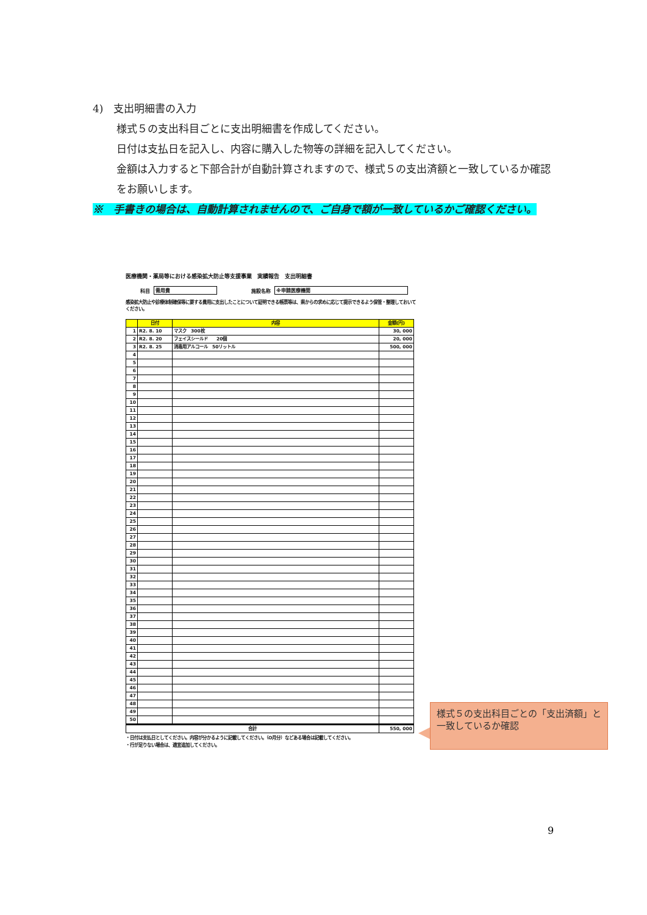4)　支出明細書の入力
様式５の支出科目ごとに支出明細書を作成してください。
日付は支払日を記入し、内容に購入した物等の詳細を記入してください。
金額は入力すると下部合計が自動計算されますので、様式５の支出済額と一致しているか確認をお願いします。
※　手書きの場合は、自動計算されませんので、ご自身で額が一致しているかご確認ください。
医療機関・薬局等における感染拡大防止等支援事業　実績報告　支出明細書
科目 需用費 施設名称 ※申請医療機関
感染拡大防止や診療体制確保等に要する費用に支出したことについて証明できる帳票等は、県からの求めに応じて提示できるよう保管・整理しておいてください。
| | 日付 | 内容 | 金額(円) |
| --- | --- | --- | --- |
| 1 | R2. 8. 10 | マスク 300枚 | 30, 000 |
| 2 | R2. 8. 20 | フェイスシールド 20個 | 20, 000 |
| 3 | R2. 8. 25 | 消毒用アルコール 50リットル | 500, 000 |
| 4 | | | |
| 5 | | | |
| 6 | | | |
| 7 | | | |
| 8 | | | |
| 9 | | | |
| 10 | | | |
| 11 | | | |
| 12 | | | |
| 13 | | | |
| 14 | | | |
| 15 | | | |
| 16 | | | |
| 17 | | | |
| 18 | | | |
| 19 | | | |
| 20 | | | |
| 21 | | | |
| 22 | | | |
| 23 | | | |
| 24 | | | |
| 25 | | | |
| 26 | | | |
| 27 | | | |
| 28 | | | |
| 29 | | | |
| 30 | | | |
| 31 | | | |
| 32 | | | |
| 33 | | | |
| 34 | | | |
| 35 | | | |
| 36 | | | |
| 37 | | | |
| 38 | | | |
| 39 | | | |
| 40 | | | |
| 41 | | | |
| 42 | | | |
| 43 | | | |
| 44 | | | |
| 45 | | | |
| 46 | | | |
| 47 | | | |
| 48 | | | |
| 49 | | | |
| 50 | | | |
| 合計 | | | 550, 000 |
・日付は支払日としてください。内容が分かるように記載してください。（O月分）などある場合は記載してください。
・行が足りない場合は、適宜追加してください。
様式５の支出科目ごとの「支出済額」と一致しているか確認
9